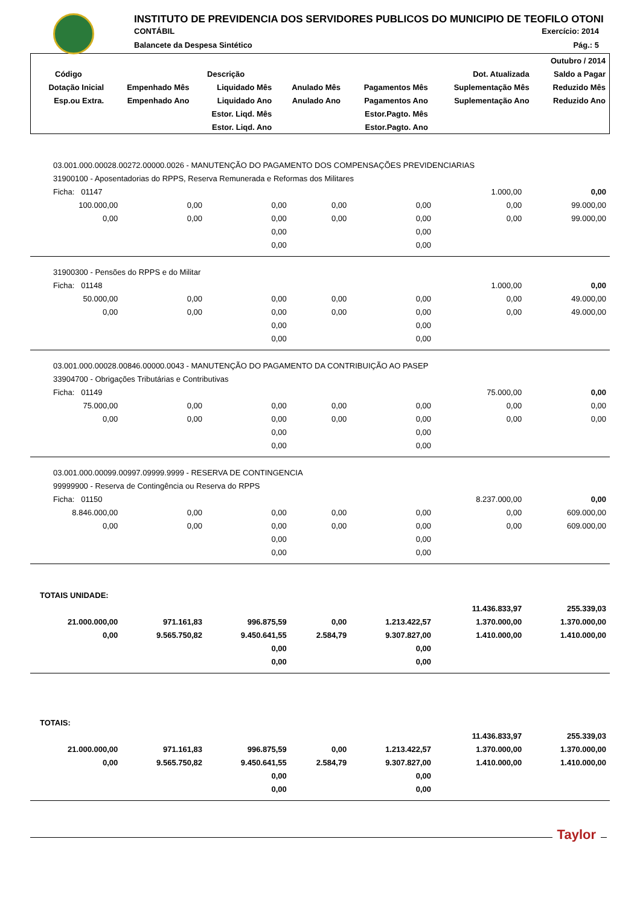INSTITUTO DE PREVIDENCIA DOS SERVIDORES PUBLICOS DO MUNICIPIO DE TEOFILO OTONI
CONTÁBIL Exercício: 2014
Balancete da Despesa Sintético Pág.: 5
| | | | | | | Outubro / 2014 |
| --- | --- | --- | --- | --- | --- | --- |
| Código | Descrição | | | | Dot. Atualizada | Saldo a Pagar |
| Dotação Inicial | Empenhado Mês | Liquidado Mês | Anulado Mês | Pagamentos Mês | Suplementação Mês | Reduzido Mês |
| Esp.ou Extra. | Empenhado Ano | Liquidado Ano | Anulado Ano | Pagamentos Ano | Suplementação Ano | Reduzido Ano |
| | | Estor. Liqd. Mês | | Estor.Pagto. Mês | | |
| | | Estor. Liqd. Ano | | Estor.Pagto. Ano | | |
| 03.001.000.00028.00272.00000.0026 - MANUTENÇÃO DO PAGAMENTO DOS COMPENSAÇÕES PREVIDENCIARIAS | | | | | | |
| 31900100 - Aposentadorias do RPPS, Reserva Remunerada e Reformas dos Militares | | | | | | |
| Ficha: 01147 | | | | | 1.000,00 | 0,00 |
| 100.000,00 | 0,00 | 0,00 | 0,00 | 0,00 | 0,00 | 99.000,00 |
| 0,00 | 0,00 | 0,00 | 0,00 | 0,00 | 0,00 | 99.000,00 |
| | | 0,00 | | 0,00 | | |
| | | 0,00 | | 0,00 | | |
| 31900300 - Pensões do RPPS e do Militar | | | | | | |
| Ficha: 01148 | | | | | 1.000,00 | 0,00 |
| 50.000,00 | 0,00 | 0,00 | 0,00 | 0,00 | 0,00 | 49.000,00 |
| 0,00 | 0,00 | 0,00 | 0,00 | 0,00 | 0,00 | 49.000,00 |
| | | 0,00 | | 0,00 | | |
| | | 0,00 | | 0,00 | | |
| 03.001.000.00028.00846.00000.0043 - MANUTENÇÃO DO PAGAMENTO DA CONTRIBUIÇÃO AO PASEP | | | | | | |
| 33904700 - Obrigações Tributárias e Contributivas | | | | | | |
| Ficha: 01149 | | | | | 75.000,00 | 0,00 |
| 75.000,00 | 0,00 | 0,00 | 0,00 | 0,00 | 0,00 | 0,00 |
| 0,00 | 0,00 | 0,00 | 0,00 | 0,00 | 0,00 | 0,00 |
| | | 0,00 | | 0,00 | | |
| | | 0,00 | | 0,00 | | |
| 03.001.000.00099.00997.09999.9999 - RESERVA DE CONTINGENCIA | | | | | | |
| 99999900 - Reserva de Contingência ou Reserva do RPPS | | | | | | |
| Ficha: 01150 | | | | | 8.237.000,00 | 0,00 |
| 8.846.000,00 | 0,00 | 0,00 | 0,00 | 0,00 | 0,00 | 609.000,00 |
| 0,00 | 0,00 | 0,00 | 0,00 | 0,00 | 0,00 | 609.000,00 |
| | | 0,00 | | 0,00 | | |
| | | 0,00 | | 0,00 | | |
| TOTAIS UNIDADE: | | | | | | |
| | | | | | 11.436.833,97 | 255.339,03 |
| 21.000.000,00 | 971.161,83 | 996.875,59 | 0,00 | 1.213.422,57 | 1.370.000,00 | 1.370.000,00 |
| 0,00 | 9.565.750,82 | 9.450.641,55 | 2.584,79 | 9.307.827,00 | 1.410.000,00 | 1.410.000,00 |
| | | 0,00 | | 0,00 | | |
| | | 0,00 | | 0,00 | | |
| TOTAIS: | | | | | | |
| | | | | | 11.436.833,97 | 255.339,03 |
| 21.000.000,00 | 971.161,83 | 996.875,59 | 0,00 | 1.213.422,57 | 1.370.000,00 | 1.370.000,00 |
| 0,00 | 9.565.750,82 | 9.450.641,55 | 2.584,79 | 9.307.827,00 | 1.410.000,00 | 1.410.000,00 |
| | | 0,00 | | 0,00 | | |
| | | 0,00 | | 0,00 | | |
Taylor